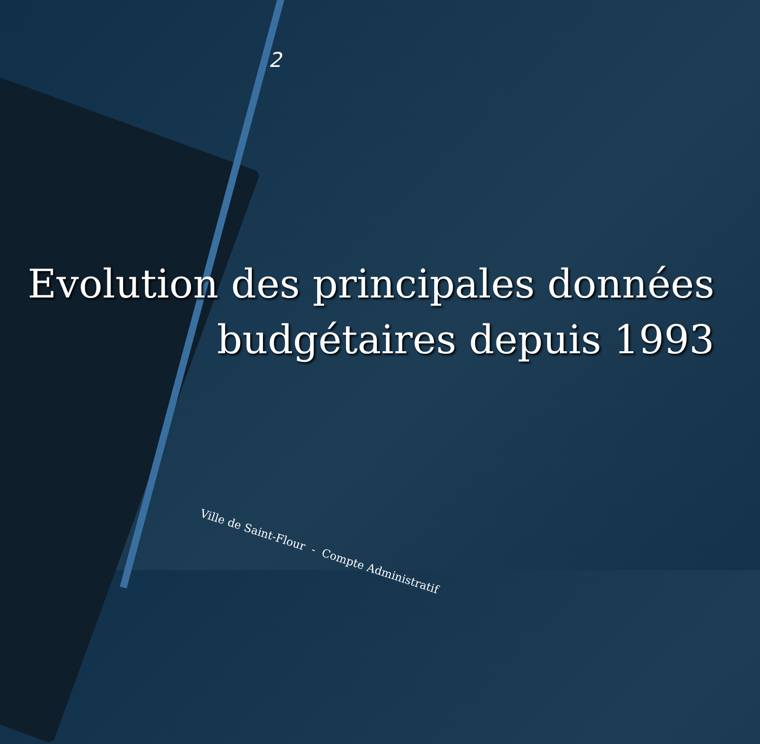2
Evolution des principales données budgétaires depuis 1993
Ville de Saint-Flour - Compte Administratif